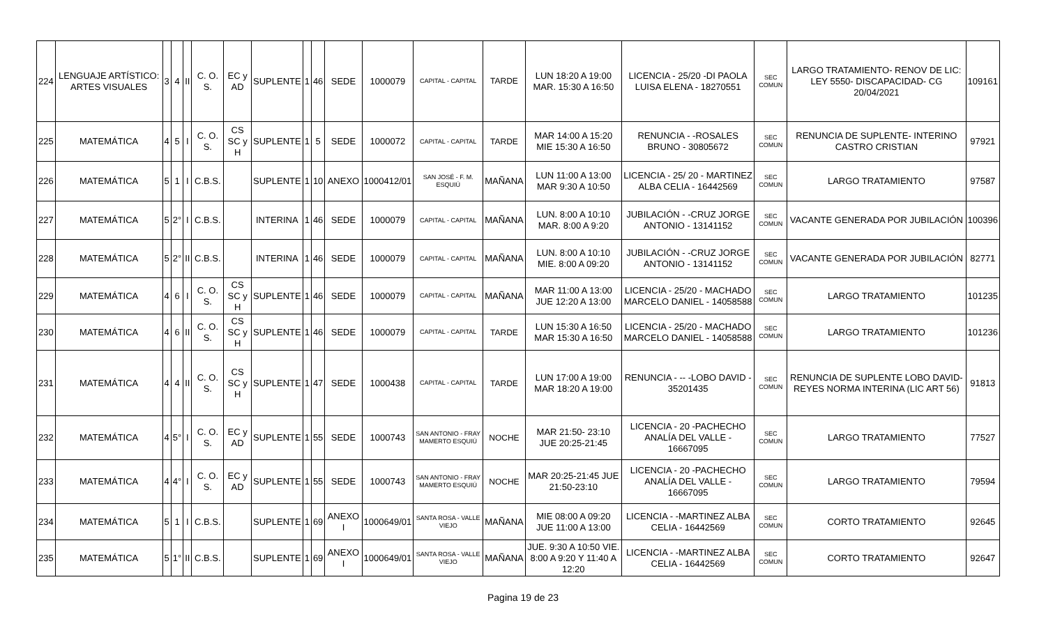| 224 | LENGUAJE ARTÍSTICO: ARTES VISUALES | 3 | 4 | II | C. O. S. | EC y AD | SUPLENTE | 1 | 46 | SEDE | 1000079 | CAPITAL - CAPITAL | TARDE | LUN 18:20 A 19:00 MAR. 15:30 A 16:50 | LICENCIA - 25/20 -DI PAOLA LUISA ELENA - 18270551 | SEC COMUN | LARGO TRATAMIENTO- RENOV DE LIC: LEY 5550- DISCAPACIDAD- CG 20/04/2021 | 109161 |
| 225 | MATEMÁTICA | 4 | 5 | I | C. O. S. | CS SC y H | SUPLENTE | 1 | 5 | SEDE | 1000072 | CAPITAL - CAPITAL | TARDE | MAR 14:00 A 15:20 MIE 15:30 A 16:50 | RENUNCIA - -ROSALES BRUNO - 30805672 | SEC COMUN | RENUNCIA DE SUPLENTE- INTERINO CASTRO CRISTIAN | 97921 |
| 226 | MATEMÁTICA | 5 | 1 | I | C.B.S. | | SUPLENTE | 1 | 10 | ANEXO | 1000412/01 | SAN JOSÉ - F. M. ESQUIÚ | MAÑANA | LUN 11:00 A 13:00 MAR 9:30 A 10:50 | LICENCIA - 25/ 20 - MARTINEZ ALBA CELIA - 16442569 | SEC COMUN | LARGO TRATAMIENTO | 97587 |
| 227 | MATEMÁTICA | 5 | 2° | I | C.B.S. | | INTERINA | 1 | 46 | SEDE | 1000079 | CAPITAL - CAPITAL | MAÑANA | LUN. 8:00 A 10:10 MAR. 8:00 A 9:20 | JUBILACIÓN - -CRUZ JORGE ANTONIO - 13141152 | SEC COMUN | VACANTE GENERADA POR JUBILACIÓN | 100396 |
| 228 | MATEMÁTICA | 5 | 2° | II | C.B.S. | | INTERINA | 1 | 46 | SEDE | 1000079 | CAPITAL - CAPITAL | MAÑANA | LUN. 8:00 A 10:10 MIE. 8:00 A 09:20 | JUBILACIÓN - -CRUZ JORGE ANTONIO - 13141152 | SEC COMUN | VACANTE GENERADA POR JUBILACIÓN | 82771 |
| 229 | MATEMÁTICA | 4 | 6 | I | C. O. S. | CS SC y H | SUPLENTE | 1 | 46 | SEDE | 1000079 | CAPITAL - CAPITAL | MAÑANA | MAR 11:00 A 13:00 JUE 12:20 A 13:00 | LICENCIA - 25/20 - MACHADO MARCELO DANIEL - 14058588 | SEC COMUN | LARGO TRATAMIENTO | 101235 |
| 230 | MATEMÁTICA | 4 | 6 | II | C. O. S. | CS SC y H | SUPLENTE | 1 | 46 | SEDE | 1000079 | CAPITAL - CAPITAL | TARDE | LUN 15:30 A 16:50 MAR 15:30 A 16:50 | LICENCIA - 25/20 - MACHADO MARCELO DANIEL - 14058588 | SEC COMUN | LARGO TRATAMIENTO | 101236 |
| 231 | MATEMÁTICA | 4 | 4 | II | C. O. S. | CS SC y H | SUPLENTE | 1 | 47 | SEDE | 1000438 | CAPITAL - CAPITAL | TARDE | LUN 17:00 A 19:00 MAR 18:20 A 19:00 | RENUNCIA - -- -LOBO DAVID - 35201435 | SEC COMUN | RENUNCIA DE SUPLENTE LOBO DAVID- REYES NORMA INTERINA (LIC ART 56) | 91813 |
| 232 | MATEMÁTICA | 4 | 5° | I | C. O. S. | EC y AD | SUPLENTE | 1 | 55 | SEDE | 1000743 | SAN ANTONIO - FRAY MAMERTO ESQUIÚ | NOCHE | MAR 21:50- 23:10 JUE 20:25-21:45 | LICENCIA - 20 -PACHECHO ANALÍA DEL VALLE - 16667095 | SEC COMUN | LARGO TRATAMIENTO | 77527 |
| 233 | MATEMÁTICA | 4 | 4° | I | C. O. S. | EC y AD | SUPLENTE | 1 | 55 | SEDE | 1000743 | SAN ANTONIO - FRAY MAMERTO ESQUIÚ | NOCHE | MAR 20:25-21:45 JUE 21:50-23:10 | LICENCIA - 20 -PACHECHO ANALÍA DEL VALLE - 16667095 | SEC COMUN | LARGO TRATAMIENTO | 79594 |
| 234 | MATEMÁTICA | 5 | 1 | I | C.B.S. | | SUPLENTE | 1 | 69 | ANEXO I | 1000649/01 | SANTA ROSA - VALLE VIEJO | MAÑANA | MIE 08:00 A 09:20 JUE 11:00 A 13:00 | LICENCIA - -MARTINEZ ALBA CELIA - 16442569 | SEC COMUN | CORTO TRATAMIENTO | 92645 |
| 235 | MATEMÁTICA | 5 | 1° | II | C.B.S. | | SUPLENTE | 1 | 69 | ANEXO I | 1000649/01 | SANTA ROSA - VALLE VIEJO | MAÑANA | JUE. 9:30 A 10:50 VIE. 8:00 A 9:20 Y 11:40 A 12:20 | LICENCIA - -MARTINEZ ALBA CELIA - 16442569 | SEC COMUN | CORTO TRATAMIENTO | 92647 |
Pagina 19 de 23